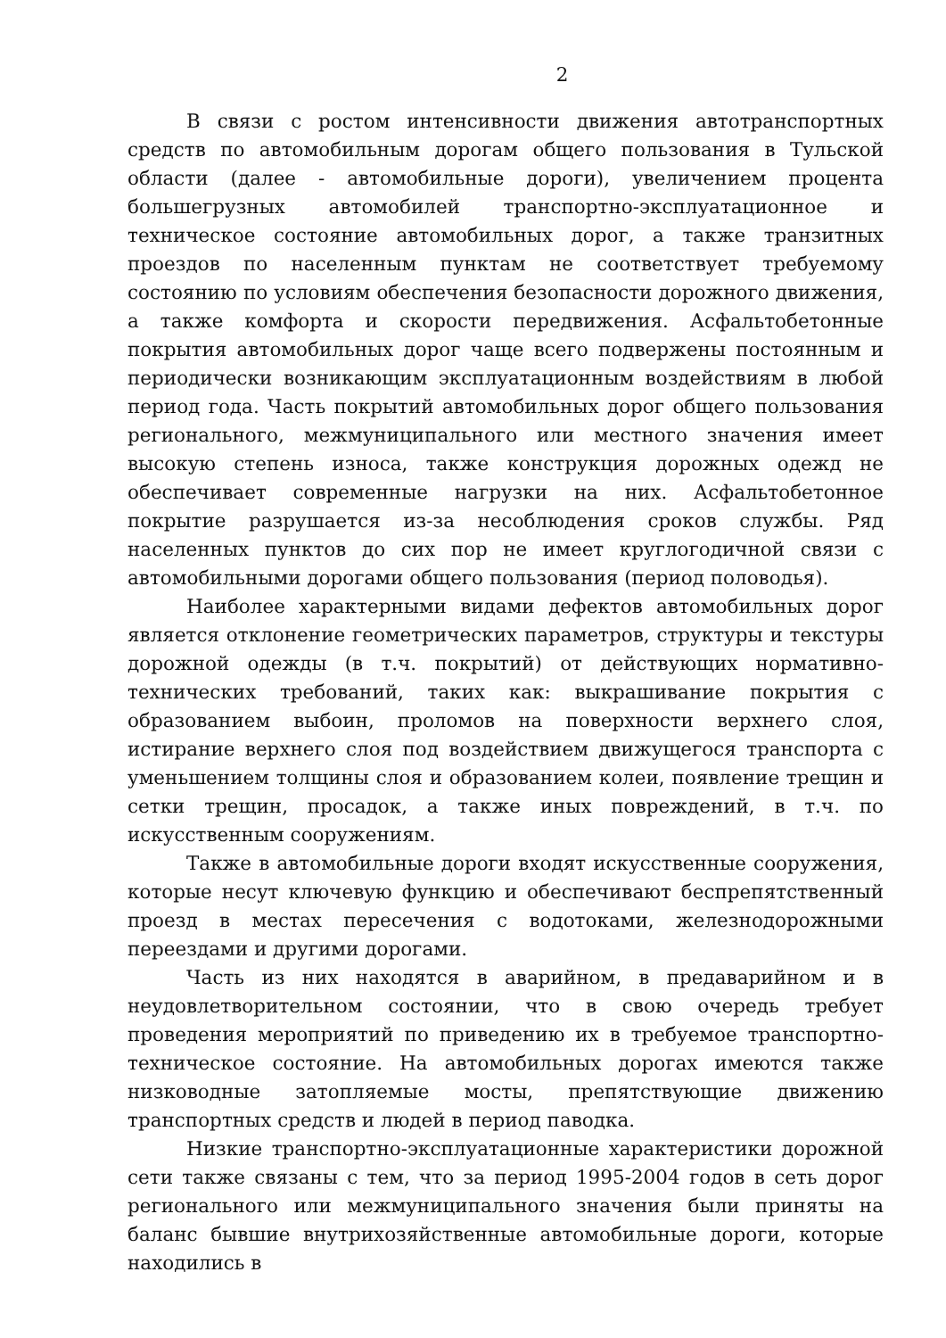2
В связи с ростом интенсивности движения автотранспортных средств по автомобильным дорогам общего пользования в Тульской области (далее - автомобильные дороги), увеличением процента большегрузных автомобилей транспортно-эксплуатационное и техническое состояние автомобильных дорог, а также транзитных проездов по населенным пунктам не соответствует требуемому состоянию по условиям обеспечения безопасности дорожного движения, а также комфорта и скорости передвижения. Асфальтобетонные покрытия автомобильных дорог чаще всего подвержены постоянным и периодически возникающим эксплуатационным воздействиям в любой период года. Часть покрытий автомобильных дорог общего пользования регионального, межмуниципального или местного значения имеет высокую степень износа, также конструкция дорожных одежд не обеспечивает современные нагрузки на них. Асфальтобетонное покрытие разрушается из-за несоблюдения сроков службы. Ряд населенных пунктов до сих пор не имеет круглогодичной связи с автомобильными дорогами общего пользования (период половодья).
Наиболее характерными видами дефектов автомобильных дорог является отклонение геометрических параметров, структуры и текстуры дорожной одежды (в т.ч. покрытий) от действующих нормативно-технических требований, таких как: выкрашивание покрытия с образованием выбоин, проломов на поверхности верхнего слоя, истирание верхнего слоя под воздействием движущегося транспорта с уменьшением толщины слоя и образованием колеи, появление трещин и сетки трещин, просадок, а также иных повреждений, в т.ч. по искусственным сооружениям.
Также в автомобильные дороги входят искусственные сооружения, которые несут ключевую функцию и обеспечивают беспрепятственный проезд в местах пересечения с водотоками, железнодорожными переездами и другими дорогами.
Часть из них находятся в аварийном, в предаварийном и в неудовлетворительном состоянии, что в свою очередь требует проведения мероприятий по приведению их в требуемое транспортно-техническое состояние. На автомобильных дорогах имеются также низководные затопляемые мосты, препятствующие движению транспортных средств и людей в период паводка.
Низкие транспортно-эксплуатационные характеристики дорожной сети также связаны с тем, что за период 1995-2004 годов в сеть дорог регионального или межмуниципального значения были приняты на баланс бывшие внутрихозяйственные автомобильные дороги, которые находились в